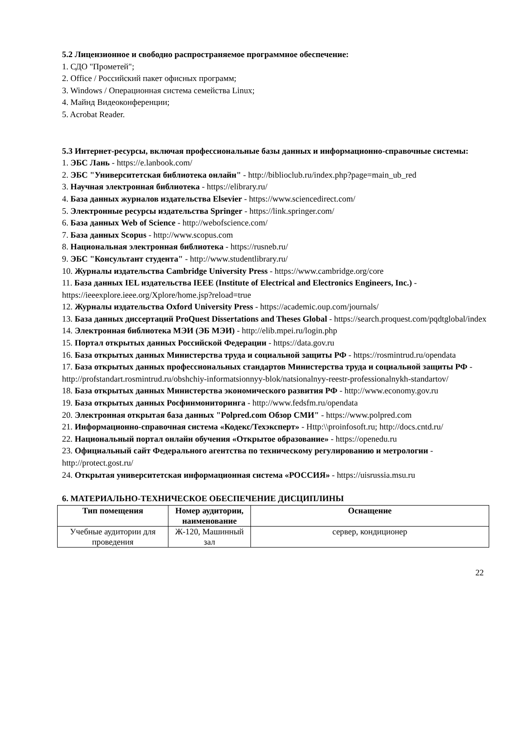5.2 Лицензионное и свободно распространяемое программное обеспечение:
1. СДО "Прометей";
2. Office / Российский пакет офисных программ;
3. Windows / Операционная система семейства Linux;
4. Майнд Видеоконференции;
5. Acrobat Reader.
5.3 Интернет-ресурсы, включая профессиональные базы данных и информационно-справочные системы:
1. ЭБС Лань - https://e.lanbook.com/
2. ЭБС "Университетская библиотека онлайн" - http://biblioclub.ru/index.php?page=main_ub_red
3. Научная электронная библиотека - https://elibrary.ru/
4. База данных журналов издательства Elsevier - https://www.sciencedirect.com/
5. Электронные ресурсы издательства Springer - https://link.springer.com/
6. База данных Web of Science - http://webofscience.com/
7. База данных Scopus - http://www.scopus.com
8. Национальная электронная библиотека - https://rusneb.ru/
9. ЭБС "Консультант студента" - http://www.studentlibrary.ru/
10. Журналы издательства Cambridge University Press - https://www.cambridge.org/core
11. База данных IEL издательства IEEE (Institute of Electrical and Electronics Engineers, Inc.) - https://ieeexplore.ieee.org/Xplore/home.jsp?reload=true
12. Журналы издательства Oxford University Press - https://academic.oup.com/journals/
13. База данных диссертаций ProQuest Dissertations and Theses Global - https://search.proquest.com/pqdtglobal/index
14. Электронная библиотека МЭИ (ЭБ МЭИ) - http://elib.mpei.ru/login.php
15. Портал открытых данных Российской Федерации - https://data.gov.ru
16. База открытых данных Министерства труда и социальной защиты РФ - https://rosmintrud.ru/opendata
17. База открытых данных профессиональных стандартов Министерства труда и социальной защиты РФ - http://profstandart.rosmintrud.ru/obshchiy-informatsionnyy-blok/natsionalnyy-reestr-professionalnykh-standartov/
18. База открытых данных Министерства экономического развития РФ - http://www.economy.gov.ru
19. База открытых данных Росфинмониторинга - http://www.fedsfm.ru/opendata
20. Электронная открытая база данных "Polpred.com Обзор СМИ" - https://www.polpred.com
21. Информационно-справочная система «Кодекс/Техэксперт» - Http:\\proinfosoft.ru; http://docs.cntd.ru/
22. Национальный портал онлайн обучения «Открытое образование» - https://openedu.ru
23. Официальный сайт Федерального агентства по техническому регулированию и метрологии - http://protect.gost.ru/
24. Открытая университетская информационная система «РОССИЯ» - https://uisrussia.msu.ru
6. МАТЕРИАЛЬНО-ТЕХНИЧЕСКОЕ ОБЕСПЕЧЕНИЕ ДИСЦИПЛИНЫ
| Тип помещения | Номер аудитории, наименование | Оснащение |
| --- | --- | --- |
| Учебные аудитории для проведения | Ж-120, Машинный зал | сервер, кондиционер |
22